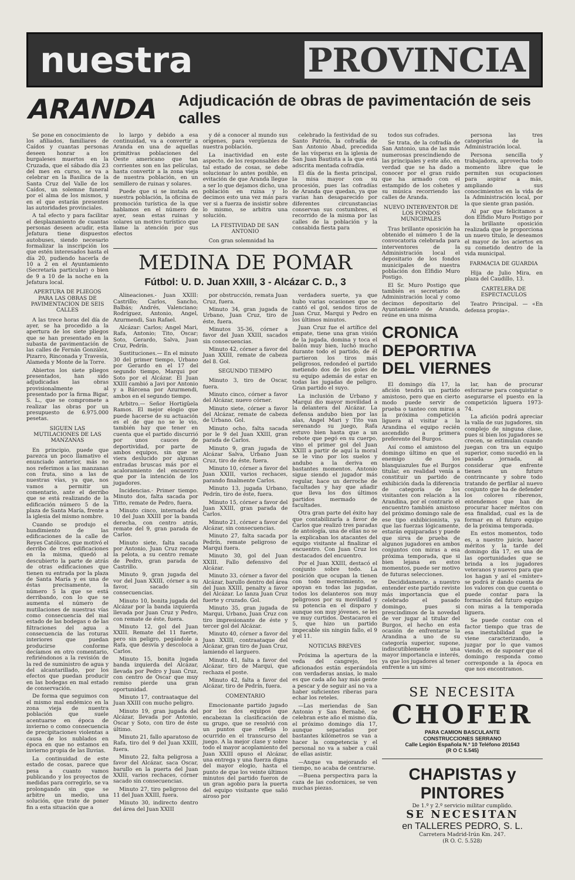nuestra PROVINCIA
ARANDA
Adjudicación de obras de pavimentación de seis calles
Se pone en conocimiento de los afiliados, familiares de Caídos y cuantas personas deseen honrar a los burgaleses muertos en la Cruzada, que el sábado día 23 del mes en curso, se va a celebrar en la Basílica de la Santa Cruz del Valle de los Caídos, un solemne funeral por el alma de los mismos, y en el que estarán presentes las autoridades provinciales.
A tal efecto y para facilitar el desplazamiento de cuantas personas deseen acudir, esta Jefatura tiene dispuestos autobuses, siendo necesario formalizar la inscripción los que estén interesados hasta el día 20, pudiendo hacerla de 10 a 2 en el Ayuntamiento (Secretaría particular) o bien de 9 a 10 de la noche en la Jefatura local.
APERTURA DE PLIEGOS PARA LAS OBRAS DE PAVIMENTACION DE SEIS CALLES
A las trece horas del día de ayer, se ha procedido a la apertura de los siete pliegos que se han presentado en la subasta de pavimentación de las calles de Fernán González, Pizarro, Rinconada y Travesía, Alameda y Monte de la Torre.
Abiertos los siete pliegos presentados, han sido adjudicadas las obras provisionalmente al presentado por la firma Bigar, S. L., que se compromete a realizar las obras por un presupuesto de 6.975.000 pesetas.
SIGUEN LAS MUTILACIONES DE LAS MANZANAS
En principio, puede que parezca un poco llamativo el enunciado anterior, más no nos referimos a las manzanas con fruta, sino a las de nuestras vías, ya que, nos vamos a permitir un comentario, ante el derribo que se está realizando de la edificación número 5 de la plaza de Santa María, frente a la iglesia del mismo nombre.
Cuando se produjo el hundimiento de las edificaciones de la calle de Reyes Católicos, que motivó el derribo de tres edificaciones en la misma, quedó al descubierto la parte de atrás de otras edificaciones que tienen su entrada por la plaza de Santa María y es una de éstas precisamente, la número 5 la que se está derribando, con lo que se aumenta el número de mutilaciones de nuestras vías como consecuencia del mal estado de las bodegas o de las filtraciones del agua a consecuencia de las roturas interiores que puedan producirse conforme decíamos en otro comentario, refiriéndonos a la revisión de la red de suministro de agua y del alcantarillado, por los efectos que puedan producir en las bodegas en mal estado de conservación.
De forma que seguimos con el mismo mal endémico en la zona vieja de nuestra población que suele acentuarse en época de invierno o como consecuencia de precipitaciones violentas a causa de los nublados en época en que no estamos en invierno propia de las lluvias.
La continuidad de este estado de cosas, parece que pesa a cuanto vamos publicando y los proyectos de medidas para corregirlo, se va prolongando sin que se arbitre un medio, una solución, que trate de poner fin a esta situación que a
lo largo y debido a esa continuidad, va a convertir a Aranda en una de aquellas primitivas poblaciones del Oeste americano que tan corrientes son en las películas, hasta convertir a la zona vieja de nuestra población, en un semillero de ruinas y solares.
Puede que si se instala en nuestra población, la oficina de promoción turística de la que hablamos en el número de ayer, sean estas ruinas y solares un motivo turístico que llame la atención por sus efectos
y dé a conocer al mundo sus orígenes, para vergüenza de nuestra población.
La inactividad en este aspecto, de los responsables de tal estado de cosas, se debe solucionar lo antes posible, en evitación de que Aranda llegue a ser lo que dejamos dicho, una población en ruina y lo decimos esto una vez más para ver si a fuerza de insistir sobre lo mismo, se arbitra una solución.
LA FESTIVIDAD DE SAN ANTONIO
Con gran solemnidad ha
celebrado la festividad de su Santo Patrón, la cofradía de San Antonio Abad, precedida de las vísperas en la iglesia de San Juan Bautista a la que está adscrita mentada cofradía.
El día de la fiesta principal, la misa mayor con su procesión, pues las cofradías de Aranda que quedan, ya que varias han desaparecido por diferentes circunstancias conservan sus costumbres, el recorrido de la misma por las calles de la población y la consabida fiesta para
MEDINA DE POMAR
Fútbol: U. D. Juan XXIII, 3 - Alcázar C. D., 3
Alineaciones.- Juan XXIII: Castrillo; Carlos, Sancho, Balbás; Andrés, Valenciano; Rodríguez, Antonio, Angel, Azurmendi, San Rafael.
Alcázar: Carlos; Angel Mari, Rafa, Antonio; Tito, Oscar; Soto, Gerardo, Salva, Juan Cruz, Pedrín.
Sustituciones.— En el minuto 30 del primer tiempo, Urbano por Gerardo en el 17 del segundo tiempo, Marqui por Soto por el Alcázar. El Juan XXIII cambió a Javi por Antonio y a Bárcena por Azurmendi, ambos en el segundo tiempo.
Arbitro.— Señor Hortigüela Ramos. El mejor elogio que puede hacerse de su actuación es el de que no se le vio, también hay que tener en cuenta que el partido discurrió por unos cauces de deportividad, por parte de ambos equipos, sin que se viera deslucido por algunas entradas bruscas más por el acaloramiento del encuentro que por la intención de los jugadores.
Incidencias.- Primer tiempo. Minuto dos, falta sacada por Titto, remate de Pedro, fuera.
Minuto cinco, internada del 10 del Juan XXIII por la banda derecha, con centro atrás, remate del 9, gran parada de Carlos.
Minuto siete, falta sacada por Antonio, Juan Cruz recoge la pelota, a su centro remate de Pedro, gran parada de Castrillo.
Minuto 9, gran jugada del vor del Juan XXIII, córner a su favor, sacado sin consecuencias.
Minuto 10, bonita jugada del Alcázar por la banda izquierda llevada por Juan Cruz y Pedro, con remate de éste, fuera.
Minuto 12, gol del Juan XXIII. Remate del 11 fuerte, pero sin peligro, pegándole a Rafa, que desvía y descoloca a Carlos.
Minuto 15, bonita jugada banda izquierda del Alcázar, llevada por Pedro y Juan Cruz, con centro de Oscar que muy remiso pierde una gran oportunidad.
Minuto 17, contraataque del Juan XXIII con mucho peligro.
Minuto 19, gran jugada del Alcázar, llevada por Antonio, Oscar y Soto, con tiro de éste último.
Minuto 21, fallo aparatoso de Rafa, tiro del 9 del Juan XXIII, fuera.
Minuto 22, falta peligrosa a favor del Alcázar, saca Oscar, barullo en la puerta del Juan XXIII, varios rechaces, córner sacado sin consecuencias.
Minuto 27, tiro peligroso del 11 del Juan XXIII, fuera.
Minuto 30, indirecto dentro del área del Juan XXIII
por obstrucción, remata Juan Cruz, fuera.
Minuto 34, gran jugada de Urbano, Juan Cruz, tiro de éste, fuera.
Minutos 35-36, córner a favor del Juan XXIII, sacados sin consecuencias.
Minuto 42, córner a favor del Juan XXIII, remate de cabeza del 8. Gol.
SEGUNDO TIEMPO
Minuto 3, tiro de Oscar, fuera.
Minuto cinco, córner a favor del Alcázar, nuevo córner.
Minuto siete, córner a favor del Alcázar, remate de cabeza de Urbano. Gol.
Minuto ocho, falta sacada por le 9 del Juan XXIII, gran parada de Carlos.
Minuto 9, gran jugada de Alcázar Salva, Urbano Juan Cruz, tiro de éste, fuera.
Minuto 10, córner a favor del Juan XXIII, varios rechaces, parando finalmente Carlos.
Minuto 13, jugada Urbano, Pedrín, tiro de éste, fuera.
Minuto 15, córner a favor del Juan XXIII, gran parada de Carlos.
Minuto 21, córner a favor del Alcázar, sin consecuencias.
Minuto 27, falta sacada por Pedrín, remate peligroso de Marqui fuera.
Minuto 30, gol del Juan XXIII. Fallo defensivo del Alcázar.
Minuto 33, córner a favor del Alcázar, barullo dentro del área del Juan XXIII, penalty a favor del Alcázar. Lo lanza Juan Cruz fuerte y cruzado. Gol.
Minuto 35, gran jugada de Marqui, Urbano, Juan Cruz con tiro impresionante de éste y tercer gol del Alcázar.
Minuto 40, córner a favor del Juan XXIII, contraataque del Alcázar, gran tiro de Juan Cruz, lamiendo el larguero.
Minuto 41, falta a favor del Alcázar, tiro de Marqui, que rechaza el poste.
Minuto 42, falta a favor del Alcázar, tiro de Pedrín, fuera.
COMENTARIO
Emocionante partido jugado por los dos equipos que encabezan la clasificación de su grupo, que se resolvió con un puntos que refleja lo ocurrido en el transcurso del juego. A la mejor clase y sobre todo el mayor acoplamiento del Juan XXIII opuso el Alcázar, una entrega y una fuerza digna del mayor elogio, hasta el punto de que los veinte últimos minutos del partido fueron de un gran agobio para la puerta del equipo visitante que salió airoso por
verdadera suerte, ya que hubo varias ocasiones que se cantó el gol, sendos tiros de Juan Cruz, Marqui y Pedro en los últimos minutos.
Juan Cruz fue el artífice del empate, tiene una gran visión de la jugada, domina y toca el balón muy bien, luchó mucho durante todo el partido, de él partieron los tiros más peligrosos, redondeó el partido metiendo dos de los goles de su equipo además de estar en todas las jugadas de peligro. Gran partido el suyo.
La inclusión de Urbano y Marqui dio mayor movilidad a la delantera del Alcázar. La defensa andubo bien por las alas, Angel Mari y Tito van serenando su juego, Rafa estuvo bien hasta que a un rebote que pegó en su cuerpo, vino el primer gol del Juan XXIII a partir de aquí la moral se le vino por los suelos y andubo a la deriva en bastantes momentos. Antonio sigue siendo el jugador más regular, hace un derroche de facultades y hay que añadir que lleva los dos últimos partidos mermado de facultades.
Otra gran parte del éxito hay que contabilizarla a favor de Carlos que realizó tres paradas de antología, una de ellas no se la explicaban los atacantes del equipo visitante al finalizar el encuentro. Con Juan Cruz los destacados del encuentro.
Por el Juan XXIII, destacó el conjunto sobre todo. La posición que ocupan la tienen con todo merecimiento, se apoyan en todas las jugadas, todos los delanteros son muy peligrosos por su movilidad y su potencia en el disparo y aunque son muy jóvenes, se les ve muy curtidos. Destacaron el 5, que hizo un partido impecable sin ningún fallo, el 9 y el 11.
NOTICIAS BREVES
Próxima la apertura de la veda del cangrejo, los aficionados están esperándola con verdaderas ansias, lo malo es que cada año hay más gente a pescar y de seguir así no va a haber suficientes riberas para echar los reteles.
—Las meriendas de San Antonio y San Bernabé, se celebran este año el mismo día, el próximo domingo día 17, aunque separadas por bastantes kilómetros se van a hacer la competencia y el personal no va a saber a cuál de ellas asistir.
—Anque va mejorando el tiempo, no acaba de centrarse.
—Buena perspectiva para la caza de las codornices, se ven muchas piezas.
todos sus cofrades.
Se trata, de la cofradía de San Antonio, una de las más numerosas prescindiendo de las principales y este año, en verdad que se ha dado a conocer por el gran ruido que ha armado con el estampido de los cohetes y su música recorriendo las calles de Aranda.
NUEVO INTERVENTOR DE LOS FONDOS MUNICIPALES
Tras brillante oposición ha obtenido el número 1 de la convocatoria celebrada para interventores de la Administración local el depositario de los fondos municipales de nuestra población don Elfidio Muro Postigo.
El Sr. Muro Postigo que también es secretario de Administración local y como decimos depositario del Ayuntamiento de Aranda, reúne en una misma
persona las tres categorías de la Administración local.
Persona sencilla y trabajadora, aprovecha todo momento libre que le permiten sus ocupaciones para aspirar a más, ampliando sus conocimientos en la vida de la Administración local, por la que siente gran pasión.
Al par que felicitamos a don Elfidio Muro Postigo por la brillante oposición realizada que le proporciona un nuevo título, le deseamos el mayor de los aciertos en su cometido dentro de la vida municipal.
FARMACIA DE GUARDIA
Hija de Julio Mira, en plaza del Caudillo, 13.
CARTELERA DE ESPECTACULOS
Teatro Principal. — «En defensa propia».
CRONICA DEPORTIVA
DEL VIERNES
El domingo día 17, la afición tendrá un partido amistoso, pero que en cierto modo puede servir de prueba o tanteo con miras a la próxima competición liguera al visitar a la Arandina el equipo recién ascendido a primera preferente del Burgos.
Así como el amistoso del domingo último en que el enemigo de los blanquiazules fue el Burgos titular, en realidad venía a constituir un partido de exhibición dada la diferencia de categoría de los visitantes con relación a la Arandina, por el contrario el encuentro también amistoso del próximo domingo sale de ese tipo exhibicionista, ya que las fuerzas lógicamente, estarán equiparadas y puede que sirva de prueba de algunos jugadores en ambos conjuntos con miras a esa próxima temporada, que si bien lejana en estos momentos, puede ser motivo de futuras selecciones.
Decididamente, a nuestro entender este partido reviste más importancia que el celebrado el pasado domingo, pues si prescindimos de la novedad de ver jugar al titular del Burgos, el hecho en esta ocasión de enfrentarse la Arandina a uno de su categoría superior, supone, indiscutiblemente una mayor importancia e interés, ya que los jugadores al tener enfrente a un simi-
lar, han de procurar esforzarse para conquistar o asegurarse el puesto en la competición liguera 1973-74.
La afición podrá apreciar la valía de sus jugadores, sin complejo de ninguna clase, pues si bien los jugadores se crecen, se estimulan cuando juegan con tra un equipo superior, como sucedió en la pasada jornada, al considerar que enfrente tienen un futuro contrincante y sobre todo tratando de perfilar al nuevo conjunto que ha de defender los colores riberenos, entendemos que han de procurar hacer méritos con esa finalidad, cual es la de formar en el futuro equipo de la próxima temporada.
En estos momentos, todo es, a nuestro juicio, hacer méritos y la tarde del domingo día 17, es una de las oportunidades que se brinda a los jugadores veteranos y nuevos para que los hagan y así el «míster» se podrá ir dando cuenta de los valores con que cuenta o puede contar para la formación del futuro equipo con miras a la temporada liguera.
Se puede contar con el factor tiempo que tras de esa inestabilidad que le viene caracterizando, a juzgar por lo que vamos viendo, es de suponer que el domingo responda como corresponde a la época en que nos encontramos.
SE NECESITA
CHOFER
PARA CAMION BASCULANTE
CONSTRUCCIONES SERRANO
Calle Legión Española N.º 10 Teléfono 201543
(R O C 5.545)
CHAPISTAS y PINTORES
De 1.º y 2.º servicio militar cumplido.
SE NECESITAN
en TALLERES PEDRO, S. L.
Carretera Madrid-Irún Km. 247.
(R O. C. 5.528)